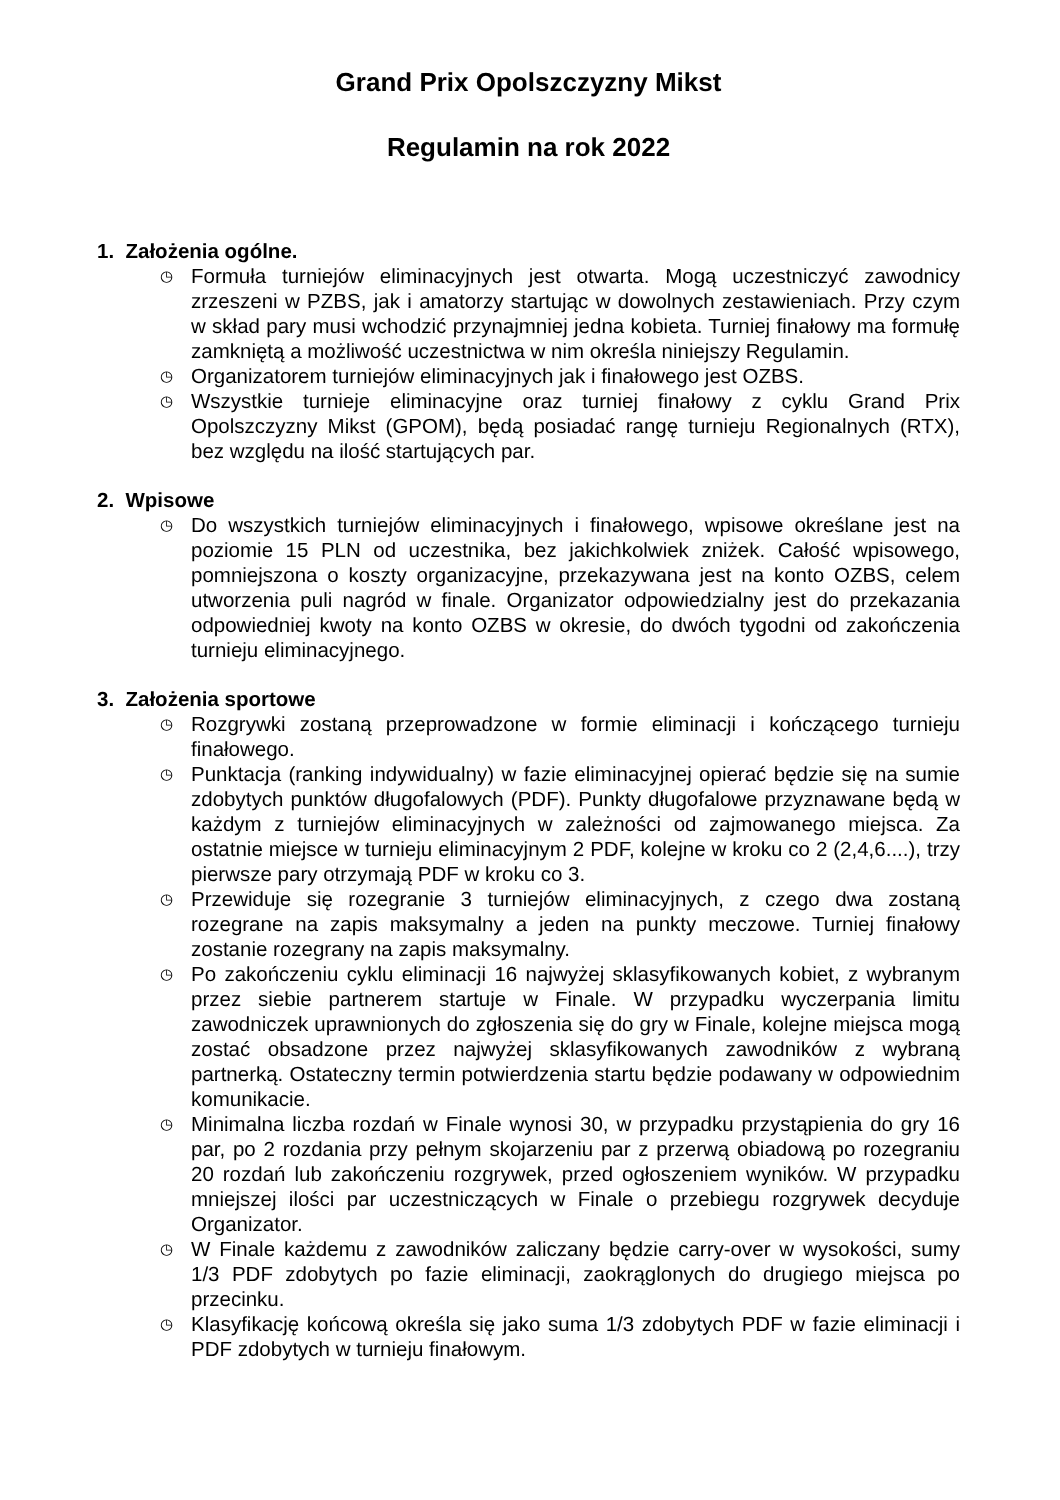Grand Prix Opolszczyzny Mikst
Regulamin na rok 2022
1. Założenia ogólne.
◷ Formuła turniejów eliminacyjnych jest otwarta. Mogą uczestniczyć zawodnicy zrzeszeni w PZBS, jak i amatorzy startując w dowolnych zestawieniach. Przy czym w skład pary musi wchodzić przynajmniej jedna kobieta. Turniej finałowy ma formułę zamkniętą a możliwość uczestnictwa w nim określa niniejszy Regulamin.
◷ Organizatorem turniejów eliminacyjnych jak i finałowego jest OZBS.
◷ Wszystkie turnieje eliminacyjne oraz turniej finałowy z cyklu Grand Prix Opolszczyzny Mikst (GPOM), będą posiadać rangę turnieju Regionalnych (RTX), bez względu na ilość startujących par.
2. Wpisowe
◷ Do wszystkich turniejów eliminacyjnych i finałowego, wpisowe określane jest na poziomie 15 PLN od uczestnika, bez jakichkolwiek zniżek. Całość wpisowego, pomniejszona o koszty organizacyjne, przekazywana jest na konto OZBS, celem utworzenia puli nagród w finale. Organizator odpowiedzialny jest do przekazania odpowiedniej kwoty na konto OZBS w okresie, do dwóch tygodni od zakończenia turnieju eliminacyjnego.
3. Założenia sportowe
◷ Rozgrywki zostaną przeprowadzone w formie eliminacji i kończącego turnieju finałowego.
◷ Punktacja (ranking indywidualny) w fazie eliminacyjnej opierać będzie się na sumie zdobytych punktów długofalowych (PDF). Punkty długofalowe przyznawane będą w każdym z turniejów eliminacyjnych w zależności od zajmowanego miejsca. Za ostatnie miejsce w turnieju eliminacyjnym 2 PDF, kolejne w kroku co 2 (2,4,6....), trzy pierwsze pary otrzymają PDF w kroku co 3.
◷ Przewiduje się rozegranie 3 turniejów eliminacyjnych, z czego dwa zostaną rozegrane na zapis maksymalny a jeden na punkty meczowe. Turniej finałowy zostanie rozegrany na zapis maksymalny.
◷ Po zakończeniu cyklu eliminacji 16 najwyżej sklasyfikowanych kobiet, z wybranym przez siebie partnerem startuje w Finale. W przypadku wyczerpania limitu zawodniczek uprawnionych do zgłoszenia się do gry w Finale, kolejne miejsca mogą zostać obsadzone przez najwyżej sklasyfikowanych zawodników z wybraną partnerką. Ostateczny termin potwierdzenia startu będzie podawany w odpowiednim komunikacie.
◷ Minimalna liczba rozdań w Finale wynosi 30, w przypadku przystąpienia do gry 16 par, po 2 rozdania przy pełnym skojarzeniu par z przerwą obiadową po rozegraniu 20 rozdań lub zakończeniu rozgrywek, przed ogłoszeniem wyników. W przypadku mniejszej ilości par uczestniczących w Finale o przebiegu rozgrywek decyduje Organizator.
◷ W Finale każdemu z zawodników zaliczany będzie carry-over w wysokości, sumy 1/3 PDF zdobytych po fazie eliminacji, zaokrąglonych do drugiego miejsca po przecinku.
◷ Klasyfikację końcową określa się jako suma 1/3 zdobytych PDF w fazie eliminacji i PDF zdobytych w turnieju finałowym.